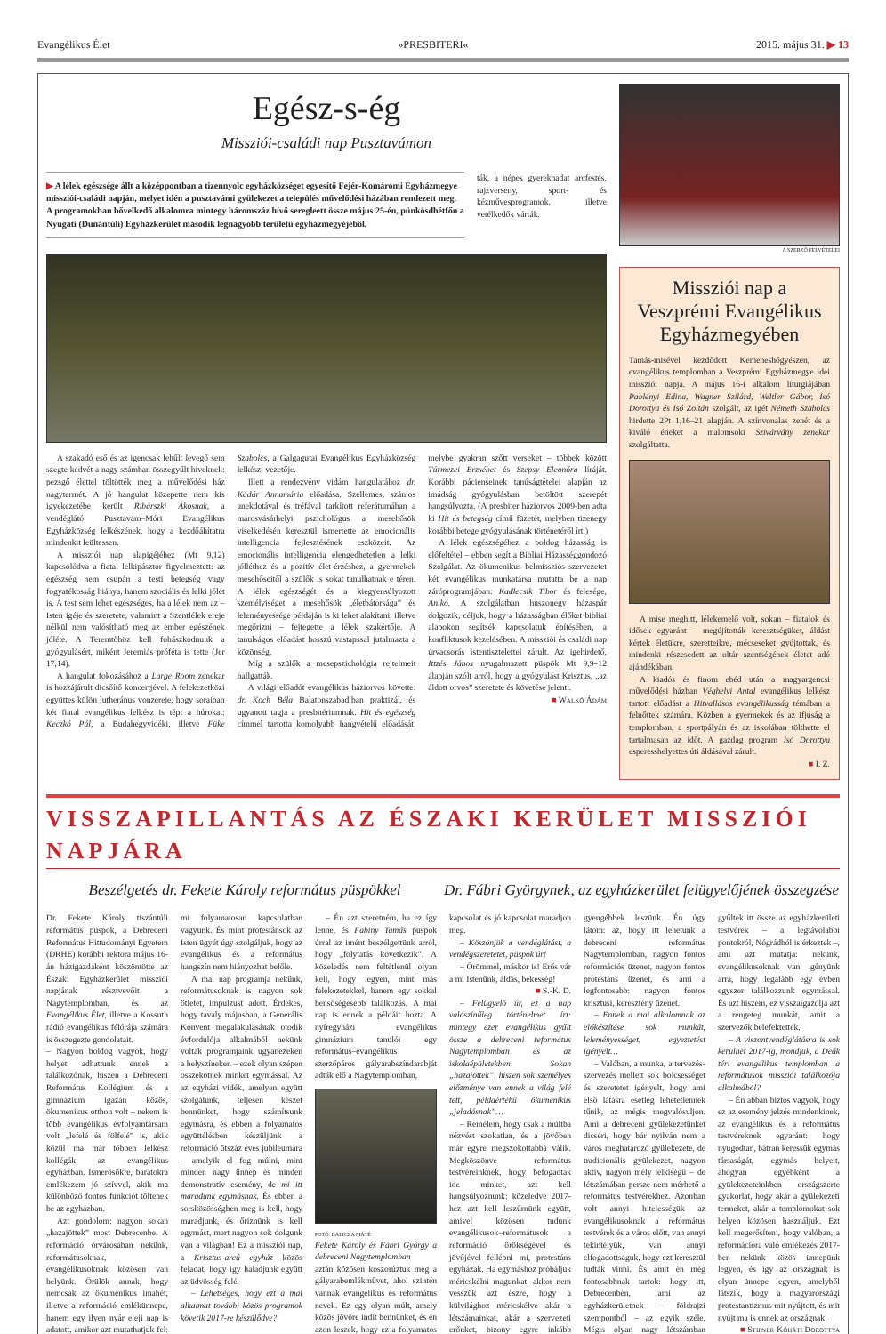Evangélikus Élet »PRESBITERI« 2015. május 31. ▶ 13
Egész-s-ég
Missziói-családi nap Pusztavámon
▶ A lélek egészsége állt a középpontban a tizennyolc egyházközséget egyesítő Fejér-Komáromi Egyházmegye missziói-családi napján, melyet idén a pusztavámi gyülekezet a település művelődési házában rendezett meg. A programokban bővelkedő alkalomra mintegy háromszáz hívő seregleett össze május 25-én, pünkösdhétfőn a Nyugati (Dunántúli) Egyházkerület második legnagyobb területű egyházmegyéjéből.
ták, a népes gyerekhadat arcfestés, rajzverseny, sport- és kézművesprogramok, illetve vetélkedők várták.
A szakadó eső és az igencsak lehűlt levegő sem szegte kedvét a nagy számban összegyűlt híveknek: pezsgő élettel töltötték meg a művelődési ház nagytermét. A jó hangulat közepette nem kis igyekezetébe került Ribárszki Ákosnak, a vendéglátó Pusztavám–Móri Evangélikus Egyházközség lelkészének, hogy a kezdőáhítatra mindenkit leültessen.
A missziói nap alapigéjéhez (Mt 9,12) kapcsolódva a fiatal lelkipásztor figyelmeztett: az egészség nem csupán a testi betegség vagy fogyatékosság hiánya, hanem szociális és lelki jólét is. A test sem lehet egészséges, ha a lélek nem az – Isten igéje és szeretete, valamint a Szentlélek ereje nélkül nem valósítható meg az ember egészének jóléte. A Teremtőhöz kell fohászkodnunk a gyógyulásért, miként Jeremiás próféta is tette (Jer 17,14).
A hangulat fokozásához a Large Room zenekar is hozzájárult dicsőítő koncertjével. A felekezetközi együttes külön lutheránus vonzereje, hogy soraiban két fiatal evangélikus lelkész is tépi a húrokat: Keczkó Pál, a Budahegyvidéki, illetve Füke Szabolcs, a Galgagutai Evangélikus Egyházközség lelkészi vezetője.
Illett a rendezvény vidám hangulatához dr. Kádár Annamária előadása. Szellemes, számos anekdotával és tréfával tarkított referátumában a marosvásárhelyi pszichológus a mesehősök viselkedésén keresztül ismertette az emocionális intelligencia fejlesztésének eszközeit. Az emocionális intelligencia elengedhetetlen a lelki jólléthez és a pozitív élet-érzéshez, a gyermekek mesehőseitől a szülők is sokat tanulhatnak e téren. A lélek egészségét és a kiegyensúlyozott személyiséget a mesehősök „életbátorsága” és leleményessége példáján is ki lehet alakítani, illetve megőrizni – fejtegette a lélek szakértője. A tanulságos előadást hosszú vastapssal jutalmazta a közönség.
Míg a szülők a mesepszichológia rejtelmeit hallgatták.
A világi előadót evangélikus háziorvos követte: dr. Koch Béla Balatonszabadiban praktizál, és ugyanott tagja a presbitériumnak. Hit és egészség címmel tartotta komolyabb hangvételű előadását, melybe gyakran szőtt verseket – többek között Túrmezei Erzsébet és Szepsy Eleonóra líráját. Korábbi pácienseinek tanúságtételei alapján az imádság gyógyulásban betöltött szerepét hangsúlyozta. (A presbiter háziorvos 2009-ben adta ki Hit és betegség című füzetét, melyben tizenegy korábbi betege gyógyulásának történetéről írt.)
A lélek egészségéhez a boldog házasság is előfeltétel – ebben segít a Bibliai Házasséggondozó Szolgálat. Az ökumenikus belmissziós szervezetet két evangélikus munkatársa mutatta be a nap záróprogramjában: Kadlecsik Tibor és felesége, Anikó. A szolgálatban huszonegy házaspár dolgozik, céljuk, hogy a házasságban élőket bibliai alapokon segítsék kapcsolatuk építésében, a konfliktusok kezelésében. A missziói és családi nap úrvacsorás istentisztelettel zárult. Az igehirdető, Ittzés János nyugalmazott püspök Mt 9,9–12 alapján szólt arról, hogy a gyógyulást Krisztus, „az áldott orvos” szeretete és követése jelenti.
■ Walkó Ádám
A SZERZŐ FELVÉTELEI
Missziói nap a Veszprémi Evangélikus Egyházmegyében
Tamás-misével kezdődött Kemeneshőgyészen, az evangélikus templomban a Veszprémi Egyházmegye idei missziói napja. A május 16-i alkalom liturgiájában Pablényi Edina, Wagner Szilárd, Weltler Gábor, Isó Dorottya és Isó Zoltán szolgált, az igét Németh Szabolcs hirdette 2Pt 1,16–21 alapján. A színvonalas zenét és a kiváló éneket a malomsoki Szivárvány zenekar szolgáltatta.
A mise meghitt, lélekemelő volt, sokan – fiatalok és idősek egyaránt – megújították keresztségüket, áldást kértek életükre, szeretteikre, mécseseket gyújtottak, és mindenki részesedett az oltár szentségének életet adó ajándékában.
A kiadós és finom ebéd után a magyargencsi művelődési házban Véghelyi Antal evangélikus lelkész tartott előadást a Hitvallásos evangélikusság témában a felnőttek számára. Közben a gyermekek és az ifjúság a templomban, a sportpályán és az iskolában tölthette el tartalmasan az időt. A gazdag program Isó Dorottya esperesshelyettes úti áldásával zárult.
■ I. Z.
VISSZAPILLANTÁS AZ ÉSZAKI KERÜLET MISSZIÓI NAPJÁRA
Beszélgetés dr. Fekete Károly református püspökkel
Dr. Fábri Györgynek, az egyházkerület felügyelőjének összegzése
Dr. Fekete Károly tiszántúli református püspök, a Debreceni Református Hittudományi Egyetem (DRHE) korábbi rektora május 16-án házigazdaként köszöntötte az Északi Egyházkerület missziói napjának résztvevőit a Nagytemplomban, és az Evangélikus Élet, illetve a Kossuth rádió evangélikus félórája számára is összegezte gondolatait.
– Nagyon boldog vagyok, hogy helyet adhattunk ennek a találkozónak, hiszen a Debreceni Református Kollégium és a gimnázium igazán közös, ökumenikus otthon volt – nekem is több evangélikus évfolyamtársam volt „lefelé és fölfelé” is, akik közül ma már többen lelkész kollégák az evangélikus egyházban. Ismerősökre, barátokra emlékezem jó szívvel, akik ma különböző fontos funkciót töltenek be az egyházban.
Azt gondolom: nagyon sokan „hazajöttek” most Debrecenbe. A reformáció őrvárosában nekünk, reformátusoknak, evangélikusoknak közösen van helyünk. Örülök annak, hogy nemcsak az ökumenikus imahét, illetve a reformáció emlékünnepe, hanem egy ilyen nyár eleji nap is adatott, amikor azt mutathatjuk fel: mi folyamatosan kapcsolatban vagyunk. És mint protestánsok az Isten ügyét úgy szolgáljuk, hogy az evangélikus és a református hangszín nem hiányozhat belőle.
A mai nap programja nekünk, reformátusoknak is nagyon sok ötletet, impulzust adott. Érdekes, hogy tavaly májusban, a Generális Konvent megalakulásának ötödik évfordulója alkalmából nekünk voltak programjaink ugyanezeken a helyszíneken – ezek olyan szépen összekötnek minket egymással. Az az egyházi vidék, amelyen együtt szolgálunk, teljesen készet bennünket, hogy számítsunk egymásra, és ebben a folyamatos együttélésben készüljünk a reformáció ötszáz éves jubileumára – amelyik el fog múlni, mint minden nagy ünnep és minden demonstratív esemény, de mi itt maradunk egymásnak. És ebben a sorsközösségben meg is kell, hogy maradjunk, és őriznünk is kell egymást, mert nagyon sok dolgunk van a világban! Ez a missziói nap, a Krisztus-arcú egyház közös feladat, hogy így haladjunk együtt az üdvösség felé.
– Lehetséges, hogy ezt a mai alkalmat további közös programok követik 2017-re készülődve?
– Én azt szeretném, ha ez így lenne, és Fabiny Tamás püspök úrral az imént beszélgettünk arról, hogy „folytatás következik”. A közeledés nem feltétlenül olyan kell, hogy legyen, mint más felekezetekkel, hanem egy sokkal bensőségesebb találkozás. A mai nap is ennek a példáit hozta. A nyíregyházi evangélikus gimnázium tanulói egy református–evangélikus szerzőpáros gályarabszíndarabját adták elő a Nagytemplomban,
FOTÓ: BALICZA MÁTÉ
Fekete Károly és Fábri György a debreceni Nagytemplomban
aztán közösen koszorúztuk meg a gályarabemlékművet, ahol szintén vannak evangélikus és református nevek. Ez egy olyan múlt, amely közös jövőre indít bennünket, és én azon leszek, hogy ez a folyamatos kapcsolat és jó kapcsolat maradjon meg.
– Köszönjük a vendéglátást, a vendégszeretetet, püspök úr!
– Örömmel, máskor is! Erős vár a mi Istenünk, áldás, békesség!
■ S.-K. D.
– Felügyelő úr, ez a nap valószínűleg történelmet írt: mintegy ezer evangélikus gyűlt össze a debreceni református Nagytemplomban és az iskolaépületekben. Sokan „hazajöttek”, hiszen sok személyes előzménye van ennek a világ felé tett, példaértékű ökumenikus „jeladásnak”…
– Remélem, hogy csak a múltba nézvést szokatlan, és a jövőben már egyre megszokottabbá válik. Megköszönve református testvéreinknek, hogy befogadtak ide minket, azt kell hangsúlyoznunk: közeledve 2017-hez azt kell leszűrnünk együtt, amivel közösen tudunk evangélikusok–reformátusok a reformáció örökségével és jövőjével fellépni mi, protestáns egyházak. Ha egymáshoz próbáljuk méricskélni magunkat, akkor nem vesszük azt észre, hogy a külvilághoz méricskélve akár a létszámainkat, akár a szervezeti erőnket, bizony egyre inkább gyengébbek leszünk. Én úgy látom: az, hogy itt lehetünk a debreceni református Nagytemplomban, nagyon fontos reformációs üzenet, nagyon fontos protestáns üzenet, és ami a legfontosabb: nagyon fontos krisztusi, keresztény üzenet.
– Ennek a mai alkalomnak az előkészítése sok munkát, leleményességet, egyeztetést igényelt…
– Valóban, a munka, a tervezés-szervezés mellett sok bölcsességet és szeretetet igényelt, hogy ami első látásra esetleg lehetetlennek tűnik, az mégis megvalósuljon. Ami a debreceni gyülekezetünket dicséri, hogy bár nyilván nem a város meghatározó gyülekezete, de tradicionális gyülekezet, nagyon aktív, nagyon mély lelkiségű – de létszámában persze nem mérhető a református testvérekhez. Azonban volt annyi hitelességük az evangélikusoknak a református testvérek és a város előtt, van annyi tekintélyük, van annyi elfogadottságuk, hogy ezt keresztül tudták vinni. És amit én még fontosabbnak tartok: hogy itt, Debrecenben, ami az egyházkerületnek – földrajzi szempontból – az egyik széle. Mégis olyan nagy létszámban gyűltek itt össze az egyházkerületi testvérek – a legtávolabbi pontokról, Nógrádból is érkeztek –, ami azt mutatja: nekünk, evangélikusoknak van igényünk arra, hogy legalább egy évben egyszer találkozzunk egymással. És azt hiszem, ez visszaigazolja azt a rengeteg munkát, amit a szervezők belefektettek.
– A viszontvendéglátásra is sok kerülhet 2017-ig, mondjuk, a Deák téri evangélikus templomban a reformátusok missziói találkozója alkalmából?
– Én abban biztos vagyok, hogy ez az esemény jelzés mindenkinek, az evangélikus és a református testvéreknek egyaránt: hogy nyugodtan, bátran keressük egymás társaságát, egymás helyeit, ahogyan egyébként a gyülekezeteinkben országszerte gyakorlat, hogy akár a gyülekezeti termeket, akár a templomokat sok helyen közösen használjuk. Ezt kell megerősíteni, hogy valóban, a reformációra való emlékezés 2017-ben nekünk közös ünnepünk legyen, és így az országnak is olyan ünnepe legyen, amelyből látszik, hogy a magyarországi protestantizmus mit nyújtott, és mit nyújt ma is ennek az országnak.
■ Stifner-Kőháti Dorottya